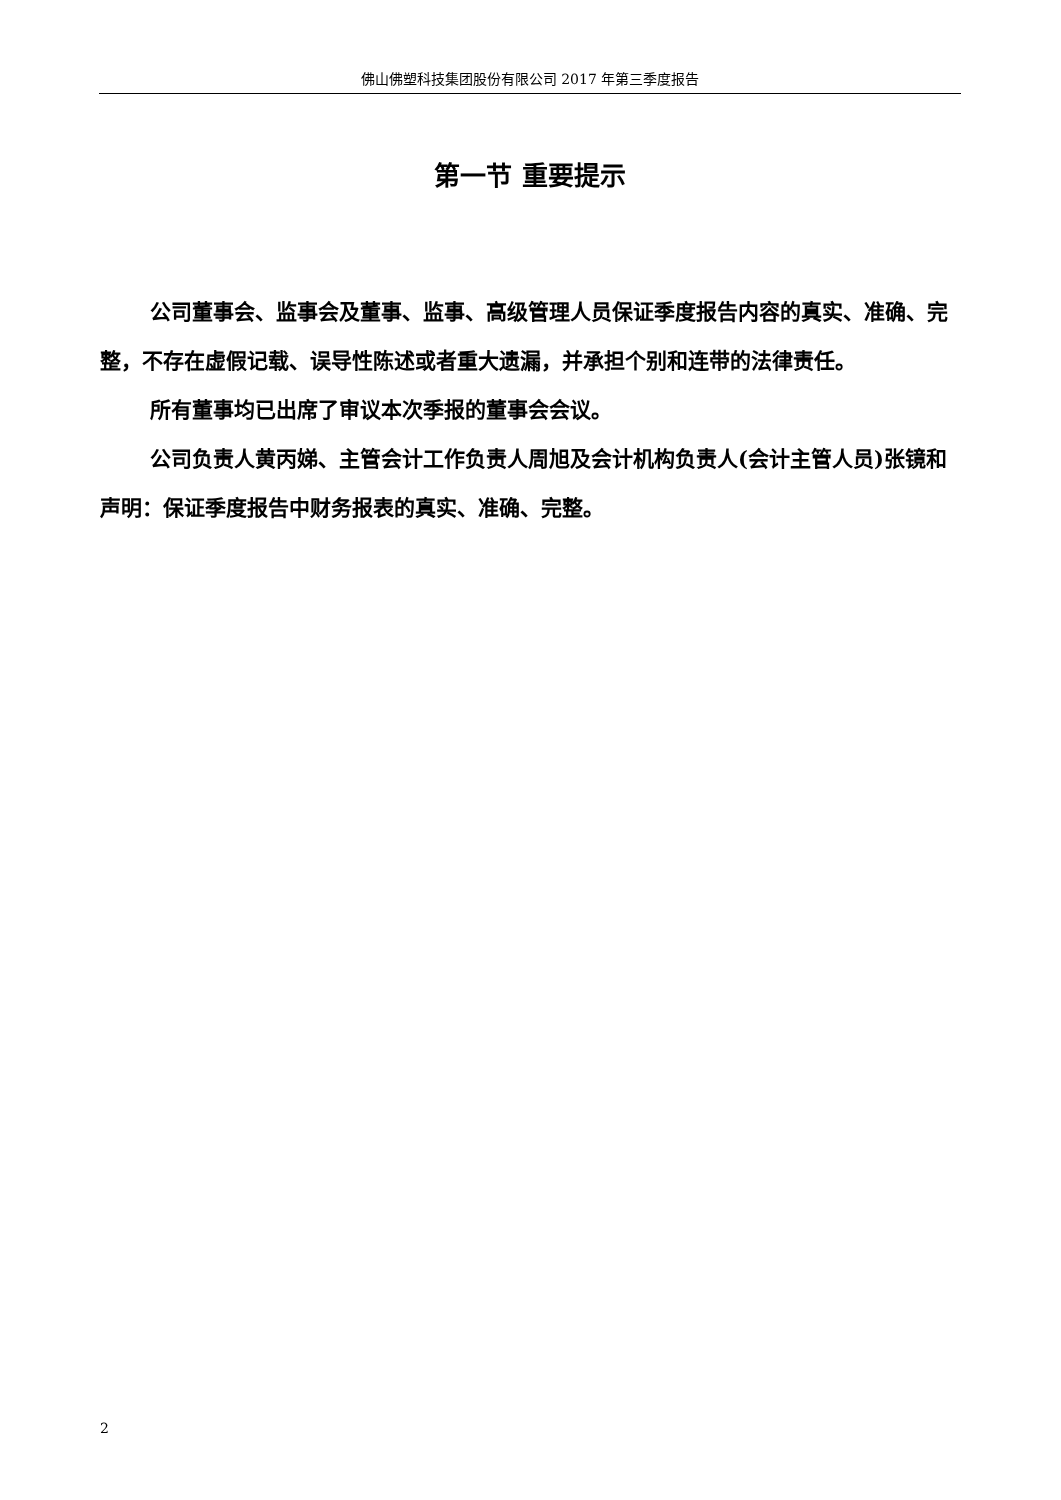佛山佛塑科技集团股份有限公司 2017 年第三季度报告
第一节 重要提示
公司董事会、监事会及董事、监事、高级管理人员保证季度报告内容的真实、准确、完整，不存在虚假记载、误导性陈述或者重大遗漏，并承担个别和连带的法律责任。
所有董事均已出席了审议本次季报的董事会会议。
公司负责人黄丙娣、主管会计工作负责人周旭及会计机构负责人(会计主管人员)张镜和声明：保证季度报告中财务报表的真实、准确、完整。
2